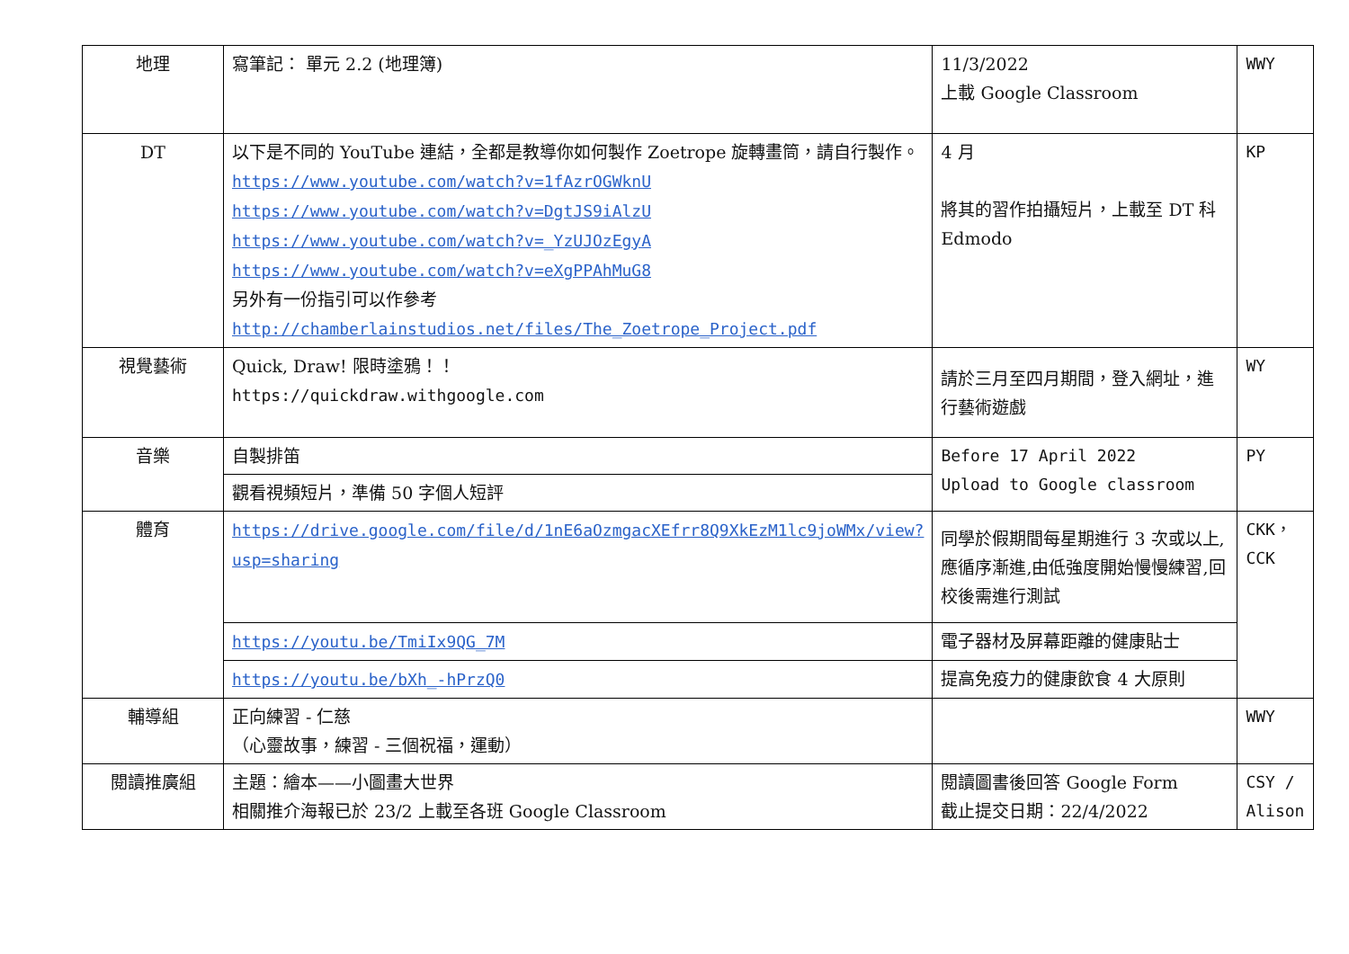| 地理 | 寫筆記： 單元 2.2 (地理簿) | 11/3/2022 上載 Google Classroom | WWY |
| DT | 以下是不同的 YouTube 連結，全都是教導你如何製作 Zoetrope 旋轉畫筒，請自行製作。 https://www.youtube.com/watch?v=1fAzrOGWknU https://www.youtube.com/watch?v=DgtJS9iAlzU https://www.youtube.com/watch?v=_YzUJOzEgyA https://www.youtube.com/watch?v=eXgPPAhMuG8 另外有一份指引可以作參考 http://chamberlainstudios.net/files/The_Zoetrope_Project.pdf | 4 月 將其的習作拍攝短片，上載至 DT 科 Edmodo | KP |
| 視覺藝術 | Quick, Draw! 限時塗鴉！！ https://quickdraw.withgoogle.com | 請於三月至四月期間，登入網址，進行藝術遊戲 | WY |
| 音樂 | 自製排笛 | Before 17 April 2022 Upload to Google classroom | PY |
| | 觀看視頻短片，準備 50 字個人短評 | | |
| 體育 | https://drive.google.com/file/d/1nE6aOzmgacXEfrr8Q9XkEzM1lc9joWMx/view?usp=sharing | 同學於假期間每星期進行 3 次或以上,應循序漸進,由低強度開始慢慢練習,回校後需進行測試 | CKK，CCK |
| | https://youtu.be/TmiIx9QG_7M | 電子器材及屏幕距離的健康貼士 | |
| | https://youtu.be/bXh_-hPrzQ0 | 提高免疫力的健康飲食 4 大原則 | |
| 輔導組 | 正向練習 - 仁慈 （心靈故事，練習 - 三個祝福，運動） | | WWY |
| 閱讀推廣組 | 主題：繪本——小圖畫大世界 相關推介海報已於 23/2 上載至各班 Google Classroom | 閱讀圖書後回答 Google Form 截止提交日期：22/4/2022 | CSY / Alison |